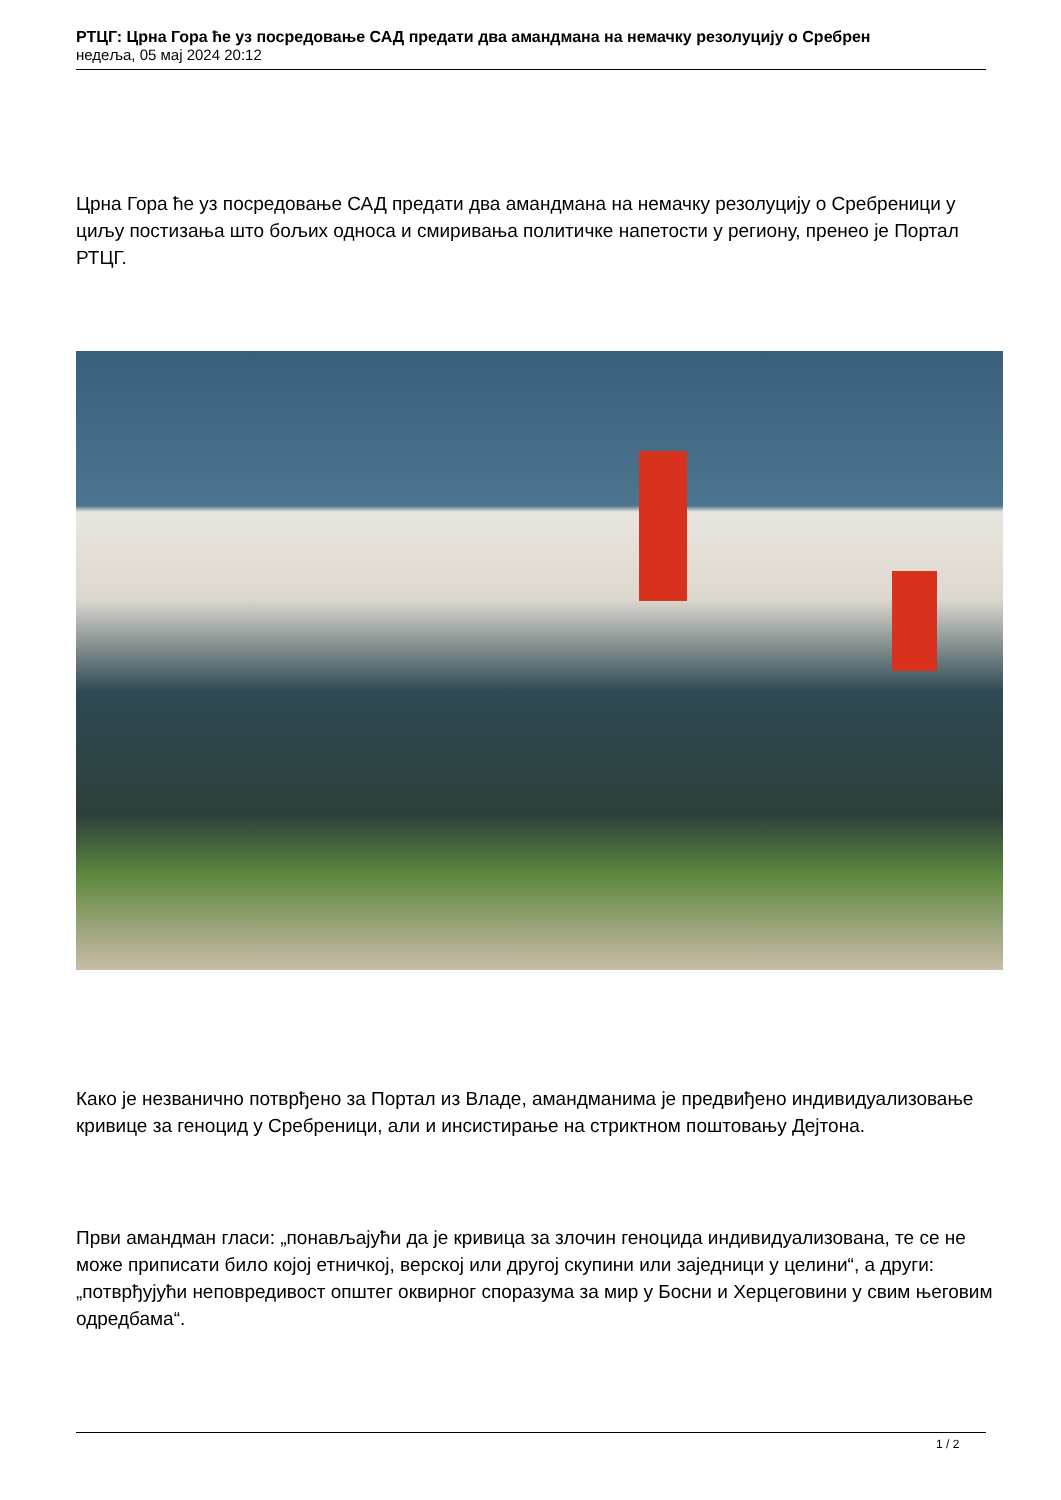РТЦГ: Црна Гора ће уз посредовање САД предати два амандмана на немачку резолуцију о Сребрен
недеља, 05 мај 2024 20:12
Црна Гора ће уз посредовање САД предати два амандмана на немачку резолуцију о Сребреници у циљу постизања што бољих односа и смиривања политичке напетости у региону, пренео је Портал РТЦГ.
Како је незванично потврђено за Портал из Владе, амандманима је предвиђено индивидуализовање кривице за геноцид у Сребреници, али и инсистирање на стриктном поштовању Дејтона.
Први амандман гласи: „понављајући да је кривица за злочин геноцида индивидуализована, те се не може приписати било којој етничкој, верској или другој скупини или заједници у целини“, а други: „потврђујући неповредивост општег оквирног споразума за мир у Босни и Херцеговини у свим његовим одредбама“.
1 / 2